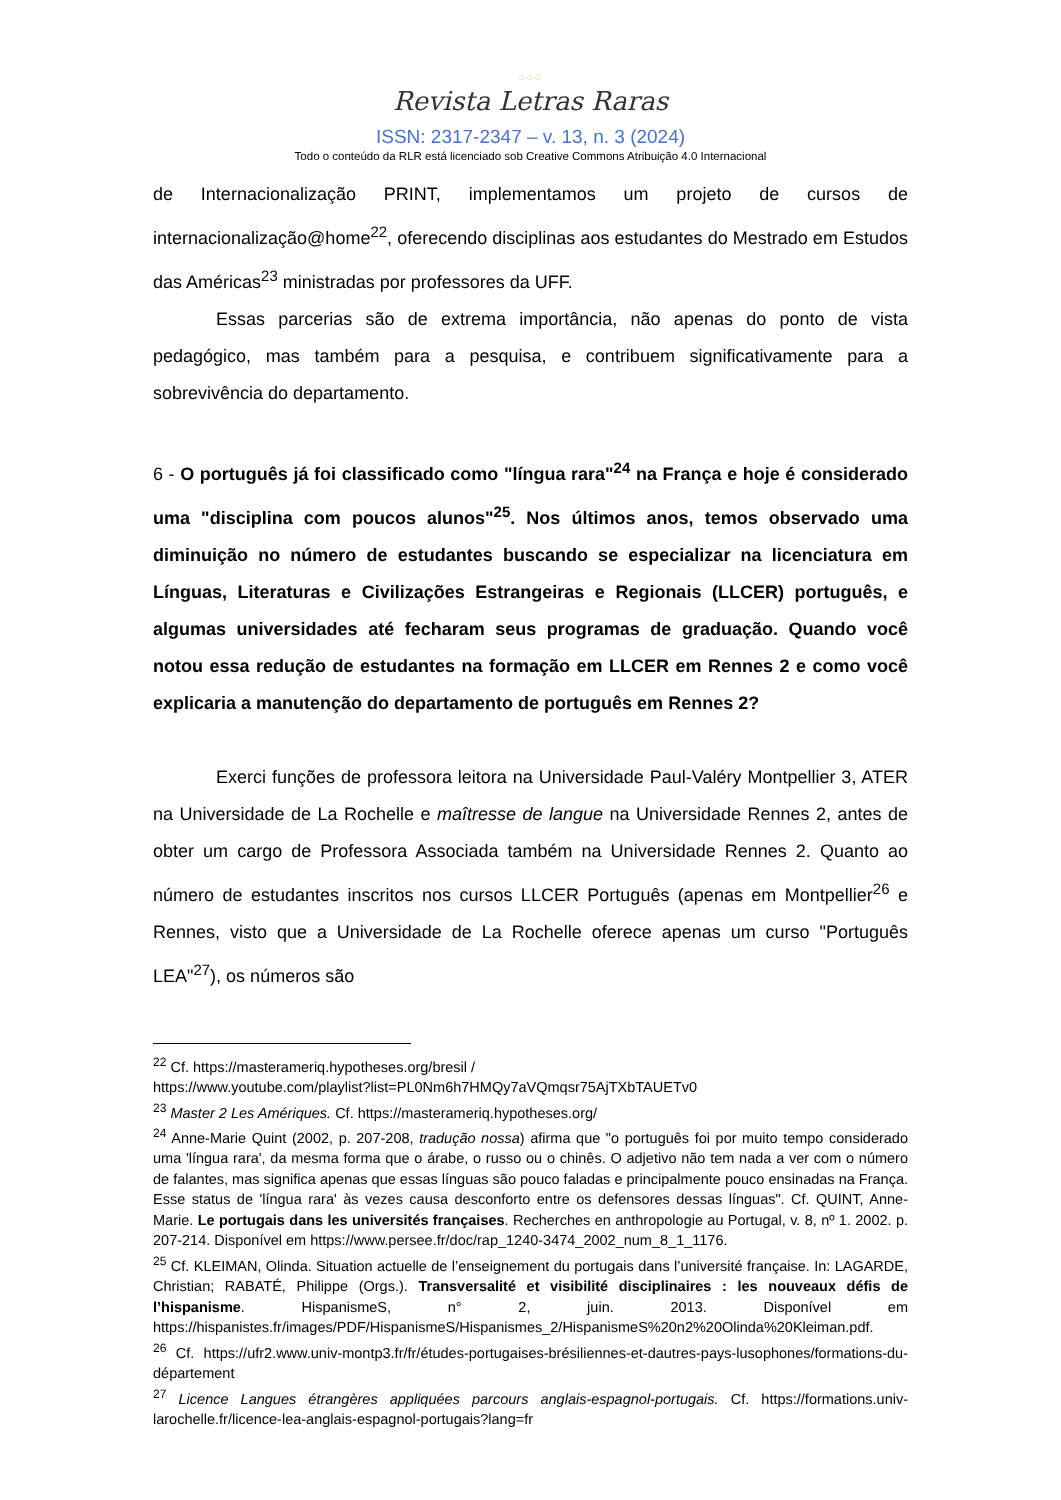○○○
Revista Letras Raras
ISSN: 2317-2347 – v. 13, n. 3 (2024)
Todo o conteúdo da RLR está licenciado sob Creative Commons Atribuição 4.0 Internacional
de Internacionalização PRINT, implementamos um projeto de cursos de internacionalização@home<sup>22</sup>, oferecendo disciplinas aos estudantes do Mestrado em Estudos das Américas<sup>23</sup> ministradas por professores da UFF.
Essas parcerias são de extrema importância, não apenas do ponto de vista pedagógico, mas também para a pesquisa, e contribuem significativamente para a sobrevivência do departamento.
6 - O português já foi classificado como "língua rara"<sup>24</sup> na França e hoje é considerado uma "disciplina com poucos alunos"<sup>25</sup>. Nos últimos anos, temos observado uma diminuição no número de estudantes buscando se especializar na licenciatura em Línguas, Literaturas e Civilizações Estrangeiras e Regionais (LLCER) português, e algumas universidades até fecharam seus programas de graduação. Quando você notou essa redução de estudantes na formação em LLCER em Rennes 2 e como você explicaria a manutenção do departamento de português em Rennes 2?
Exerci funções de professora leitora na Universidade Paul-Valéry Montpellier 3, ATER na Universidade de La Rochelle e maîtresse de langue na Universidade Rennes 2, antes de obter um cargo de Professora Associada também na Universidade Rennes 2. Quanto ao número de estudantes inscritos nos cursos LLCER Português (apenas em Montpellier<sup>26</sup> e Rennes, visto que a Universidade de La Rochelle oferece apenas um curso "Português LEA"<sup>27</sup>), os números são
<sup>22</sup> Cf. https://masterameriq.hypotheses.org/bresil /
https://www.youtube.com/playlist?list=PL0Nm6h7HMQy7aVQmqsr75AjTXbTAUETv0
<sup>23</sup> Master 2 Les Amériques. Cf. https://masterameriq.hypotheses.org/
<sup>24</sup> Anne-Marie Quint (2002, p. 207-208, tradução nossa) afirma que "o português foi por muito tempo considerado uma 'língua rara', da mesma forma que o árabe, o russo ou o chinês. O adjetivo não tem nada a ver com o número de falantes, mas significa apenas que essas línguas são pouco faladas e principalmente pouco ensinadas na França. Esse status de 'língua rara' às vezes causa desconforto entre os defensores dessas línguas". Cf. QUINT, Anne-Marie. Le portugais dans les universités françaises. Recherches en anthropologie au Portugal, v. 8, nº 1. 2002. p. 207-214. Disponível em https://www.persee.fr/doc/rap_1240-3474_2002_num_8_1_1176.
<sup>25</sup> Cf. KLEIMAN, Olinda. Situation actuelle de l’enseignement du portugais dans l’université française. In: LAGARDE, Christian; RABATÉ, Philippe (Orgs.). Transversalité et visibilité disciplinaires : les nouveaux défis de l’hispanisme. HispanismeS, n° 2, juin. 2013. Disponível em https://hispanistes.fr/images/PDF/HispanismeS/Hispanismes_2/HispanismeS%20n2%20Olinda%20Kleiman.pdf.
<sup>26</sup> Cf. https://ufr2.www.univ-montp3.fr/fr/études-portugaises-brésiliennes-et-dautres-pays-lusophones/formations-du-département
<sup>27</sup> Licence Langues étrangères appliquées parcours anglais-espagnol-portugais. Cf. https://formations.univ-larochelle.fr/licence-lea-anglais-espagnol-portugais?lang=fr